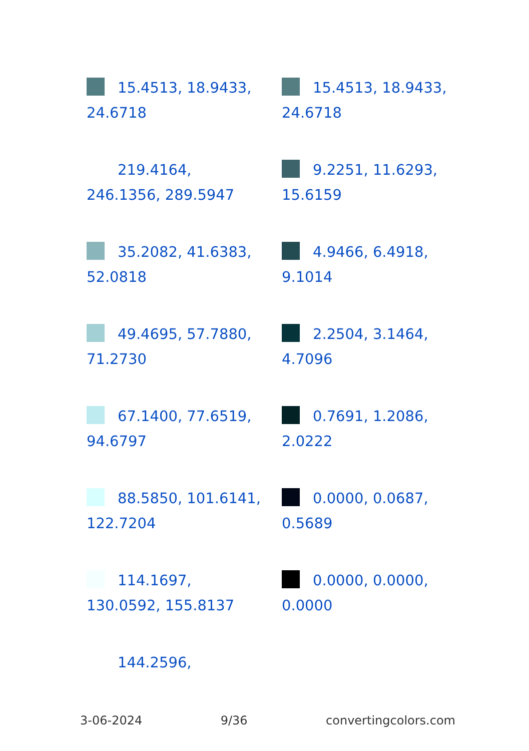15.4513, 18.9433,
24.6718
15.4513, 18.9433,
24.6718
219.4164,
246.1356, 289.5947
9.2251, 11.6293,
15.6159
35.2082, 41.6383,
52.0818
4.9466, 6.4918,
9.1014
49.4695, 57.7880,
71.2730
2.2504, 3.1464,
4.7096
67.1400, 77.6519,
94.6797
0.7691, 1.2086,
2.0222
88.5850, 101.6141,
122.7204
0.0000, 0.0687,
0.5689
114.1697,
130.0592, 155.8137
0.0000, 0.0000,
0.0000
144.2596,
3-06-2024 9/36 convertingcolors.com